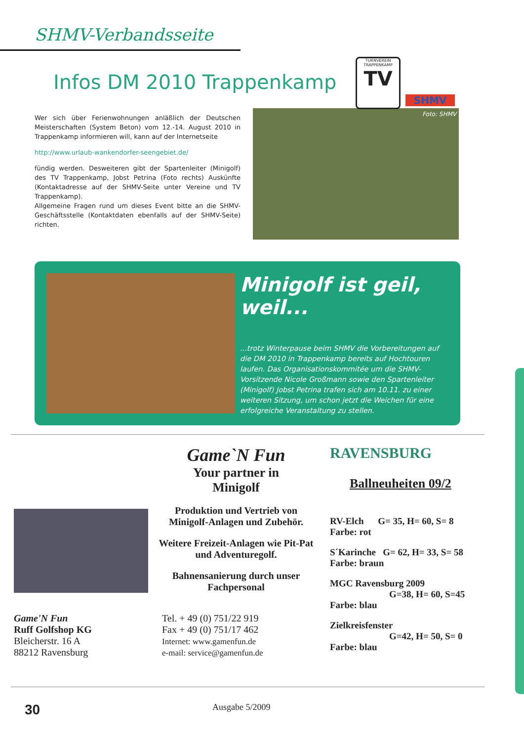SHMV-Verbandsseite
Infos DM 2010 Trappenkamp
TURNVEREIN TRAPPENKAMP
TV
SHMV
Wer sich über Ferienwohnungen anläßlich der Deutschen Meisterschaften (System Beton) vom 12.-14. August 2010 in Trappenkamp informieren will, kann auf der Internetseite
http://www.urlaub-wankendorfer-seengebiet.de/
fündig werden. Desweiteren gibt der Spartenleiter (Minigolf) des TV Trappenkamp, Jobst Petrina (Foto rechts) Auskünfte (Kontaktadresse auf der SHMV-Seite unter Vereine und TV Trappenkamp).
Allgemeine Fragen rund um dieses Event bitte an die SHMV-Geschäftsstelle (Kontaktdaten ebenfalls auf der SHMV-Seite) richten.
Foto: SHMV
Minigolf ist geil, weil...
...trotz Winterpause beim SHMV die Vorbereitungen auf die DM 2010 in Trappenkamp bereits auf Hochtouren laufen. Das Organisationskommitée um die SHMV-Vorsitzende Nicole Großmann sowie den Spartenleiter (Minigolf) Jobst Petrina trafen sich am 10.11. zu einer weiteren Sitzung, um schon jetzt die Weichen für eine erfolgreiche Veranstaltung zu stellen.
Game'N Fun
Ruff Golfshop KG
Bleicherstr. 16 A
88212 Ravensburg
Game`N Fun
Your partner in
Minigolf
Produktion und Vertrieb von Minigolf-Anlagen und Zubehör.
Weitere Freizeit-Anlagen wie Pit-Pat und Adventuregolf.
Bahnensanierung durch unser Fachpersonal
Tel. + 49 (0) 751/22 919
Fax + 49 (0) 751/17 462
Internet: www.gamenfun.de
e-mail: service@gamenfun.de
RAVENSBURG
Ballneuheiten 09/2
RV-Elch G= 35, H= 60, S= 8
Farbe: rot
S´Karinche G= 62, H= 33, S= 58
Farbe: braun
MGC Ravensburg 2009
G=38, H= 60, S=45
Farbe: blau
Zielkreisfenster
G=42, H= 50, S= 0
Farbe: blau
30 Ausgabe 5/2009